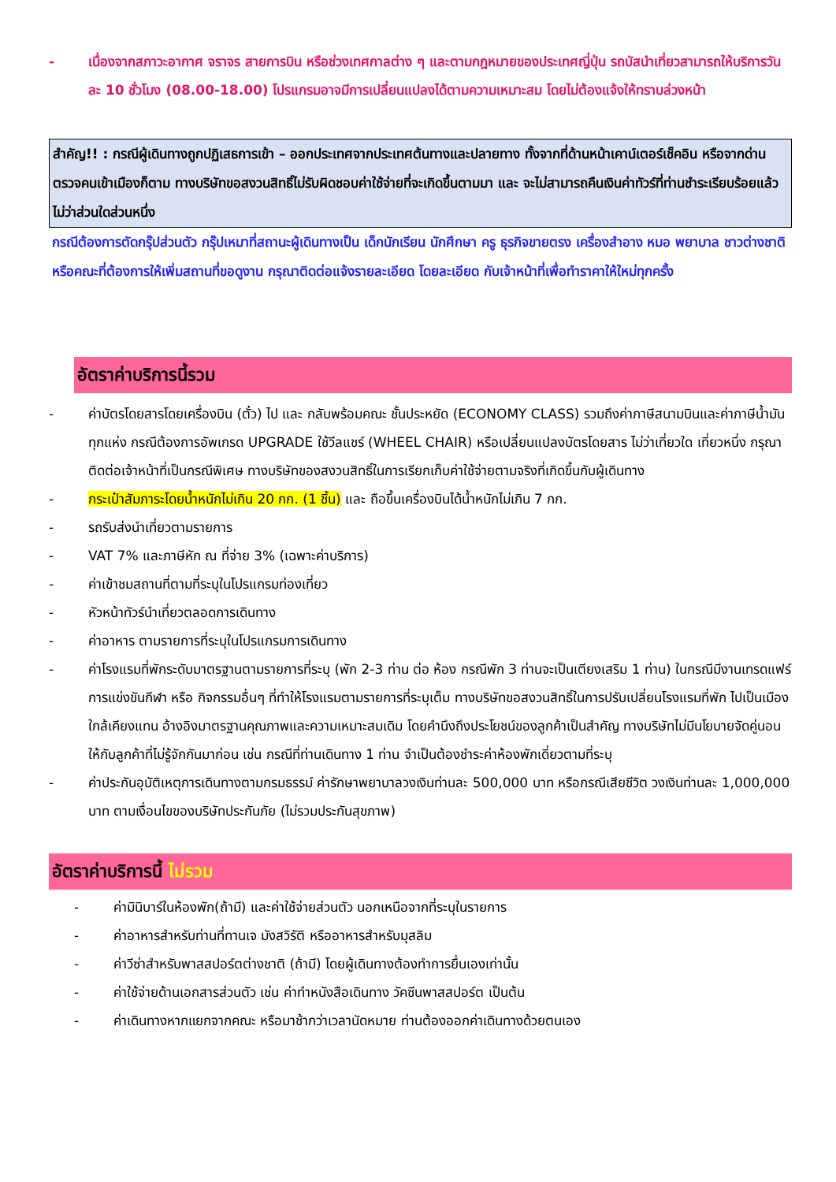- เนื่องจากสภาวะอากาศ จราจร สายการบิน หรือช่วงเทศกาลต่าง ๆ และตามกฎหมายของประเทศญี่ปุ่น รถบัสนำเที่ยวสามารถให้บริการวันละ 10 ชั่วโมง (08.00-18.00) โปรแกรมอาจมีการเปลี่ยนแปลงได้ตามความเหมาะสม โดยไม่ต้องแจ้งให้ทราบล่วงหน้า
สำคัญ!! : กรณีผู้เดินทางถูกปฏิเสธการเข้า – ออกประเทศจากประเทศต้นทางและปลายทาง ทั้งจากที่ด้านหน้าเคาน์เตอร์เช็คอิน หรือจากด่านตรวจคนเข้าเมืองก็ตาม ทางบริษัทขอสงวนสิทธิ์ไม่รับผิดชอบค่าใช้จ่ายที่จะเกิดขึ้นตามมา และ จะไม่สามารถคืนเงินค่าทัวร์ที่ท่านชำระเรียบร้อยแล้วไม่ว่าส่วนใดส่วนหนึ่ง
กรณีต้องการตัดกรุ๊ปส่วนตัว กรุ๊ปเหมาที่สถานะผู้เดินทางเป็น เด็กนักเรียน นักศึกษา ครู ธุรกิจขายตรง เครื่องสำอาง หมอ พยาบาล ชาวต่างชาติ หรือคณะที่ต้องการให้เพิ่มสถานที่ขอดูงาน กรุณาติดต่อแจ้งรายละเอียด โดยละเอียด กับเจ้าหน้าที่เพื่อทำราคาให้ใหม่ทุกครั้ง
อัตราค่าบริการนี้รวม
- ค่าบัตรโดยสารโดยเครื่องบิน (ตั๋ว) ไป และ กลับพร้อมคณะ ชั้นประหยัด (ECONOMY CLASS) รวมถึงค่าภาษีสนามบินและค่าภาษีน้ำมันทุกแห่ง กรณีต้องการอัพเกรด UPGRADE ใช้วีลแชร์ (WHEEL CHAIR) หรือเปลี่ยนแปลงบัตรโดยสาร ไม่ว่าเที่ยวใด เที่ยวหนึ่ง กรุณาติดต่อเจ้าหน้าที่เป็นกรณีพิเศษ ทางบริษัทของสงวนสิทธิ์ในการเรียกเก็บค่าใช้จ่ายตามจริงที่เกิดขึ้นกับผู้เดินทาง
- กระเป๋าสัมภาระโดยน้ำหนักไม่เกิน 20 กก. (1 ชิ้น) และ ถือขึ้นเครื่องบินได้น้ำหนักไม่เกิน 7 กก.
- รถรับส่งนำเที่ยวตามรายการ
- VAT 7% และภาษีหัก ณ ที่จ่าย 3% (เฉพาะค่าบริการ)
- ค่าเข้าชมสถานที่ตามที่ระบุในโปรแกรมท่องเที่ยว
- หัวหน้าทัวร์นำเที่ยวตลอดการเดินทาง
- ค่าอาหาร ตามรายการที่ระบุในโปรแกรมการเดินทาง
- ค่าโรงแรมที่พักระดับมาตรฐานตามรายการที่ระบุ (พัก 2-3 ท่าน ต่อ ห้อง กรณีพัก 3 ท่านจะเป็นเตียงเสริม 1 ท่าน) ในกรณีมีงานเทรดแฟร์ การแข่งขันกีฬา หรือ กิจกรรมอื่นๆ ที่ทำให้โรงแรมตามรายการที่ระบุเต็ม ทางบริษัทขอสงวนสิทธิ์ในการปรับเปลี่ยนโรงแรมที่พัก ไปเป็นเมืองใกล้เคียงแทน อ้างอิงมาตรฐานคุณภาพและความเหมาะสมเดิม โดยคำนึงถึงประโยชน์ของลูกค้าเป็นสำคัญ ทางบริษัทไม่มีนโยบายจัดคู่นอนให้กับลูกค้าที่ไม่รู้จักกันมาก่อน เช่น กรณีที่ท่านเดินทาง 1 ท่าน จำเป็นต้องชำระค่าห้องพักเดี่ยวตามที่ระบุ
- ค่าประกันอุบัติเหตุการเดินทางตามกรมธรรม์ ค่ารักษาพยาบาลวงเงินท่านละ 500,000 บาท หรือกรณีเสียชีวิต วงเงินท่านละ 1,000,000 บาท ตามเงื่อนไขของบริษัทประกันภัย (ไม่รวมประกันสุขภาพ)
อัตราค่าบริการนี้ ไม่รวม
- ค่ามินิบาร์ในห้องพัก(ถ้ามี) และค่าใช้จ่ายส่วนตัว นอกเหนือจากที่ระบุในรายการ
- ค่าอาหารสำหรับท่านที่ทานเจ มังสวิรัติ หรืออาหารสำหรับมุสลิม
- ค่าวีซ่าสำหรับพาสสปอร์ตต่างชาติ (ถ้ามี) โดยผู้เดินทางต้องทำการยื่นเองเท่านั้น
- ค่าใช้จ่ายด้านเอกสารส่วนตัว เช่น ค่าทำหนังสือเดินทาง วัคซีนพาสสปอร์ต เป็นต้น
- ค่าเดินทางหากแยกจากคณะ หรือมาช้ากว่าเวลานัดหมาย ท่านต้องออกค่าเดินทางด้วยตนเอง